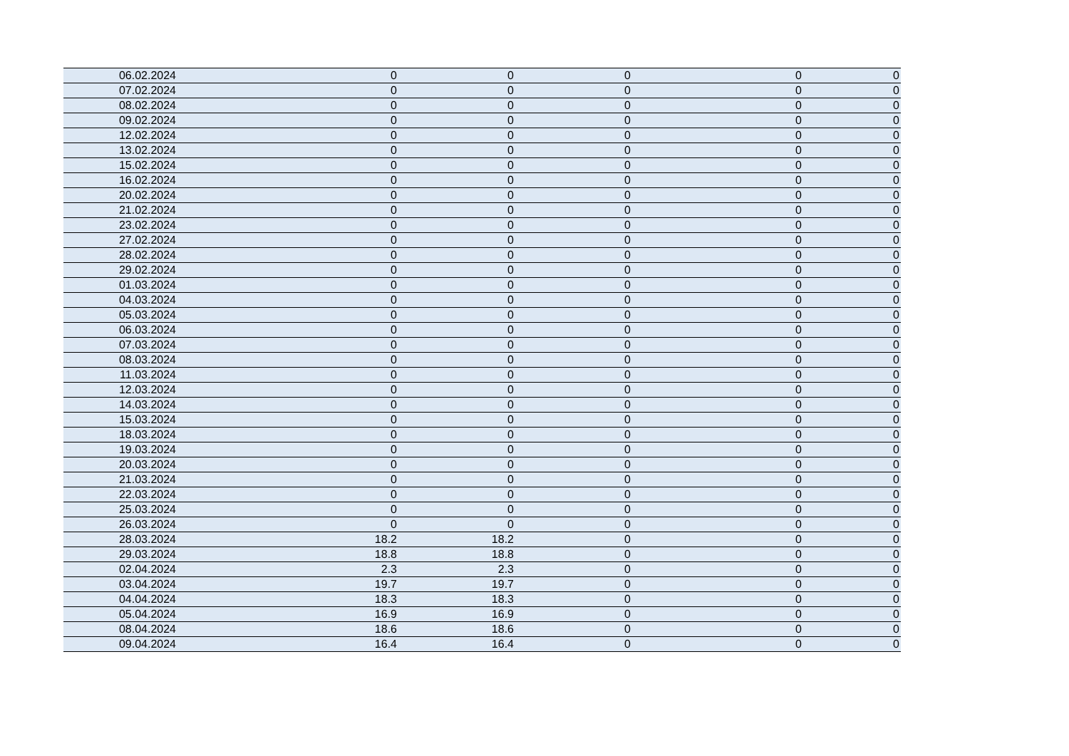| 06.02.2024 | 0 | 0 | 0 | 0 | 0 |
| 07.02.2024 | 0 | 0 | 0 | 0 | 0 |
| 08.02.2024 | 0 | 0 | 0 | 0 | 0 |
| 09.02.2024 | 0 | 0 | 0 | 0 | 0 |
| 12.02.2024 | 0 | 0 | 0 | 0 | 0 |
| 13.02.2024 | 0 | 0 | 0 | 0 | 0 |
| 15.02.2024 | 0 | 0 | 0 | 0 | 0 |
| 16.02.2024 | 0 | 0 | 0 | 0 | 0 |
| 20.02.2024 | 0 | 0 | 0 | 0 | 0 |
| 21.02.2024 | 0 | 0 | 0 | 0 | 0 |
| 23.02.2024 | 0 | 0 | 0 | 0 | 0 |
| 27.02.2024 | 0 | 0 | 0 | 0 | 0 |
| 28.02.2024 | 0 | 0 | 0 | 0 | 0 |
| 29.02.2024 | 0 | 0 | 0 | 0 | 0 |
| 01.03.2024 | 0 | 0 | 0 | 0 | 0 |
| 04.03.2024 | 0 | 0 | 0 | 0 | 0 |
| 05.03.2024 | 0 | 0 | 0 | 0 | 0 |
| 06.03.2024 | 0 | 0 | 0 | 0 | 0 |
| 07.03.2024 | 0 | 0 | 0 | 0 | 0 |
| 08.03.2024 | 0 | 0 | 0 | 0 | 0 |
| 11.03.2024 | 0 | 0 | 0 | 0 | 0 |
| 12.03.2024 | 0 | 0 | 0 | 0 | 0 |
| 14.03.2024 | 0 | 0 | 0 | 0 | 0 |
| 15.03.2024 | 0 | 0 | 0 | 0 | 0 |
| 18.03.2024 | 0 | 0 | 0 | 0 | 0 |
| 19.03.2024 | 0 | 0 | 0 | 0 | 0 |
| 20.03.2024 | 0 | 0 | 0 | 0 | 0 |
| 21.03.2024 | 0 | 0 | 0 | 0 | 0 |
| 22.03.2024 | 0 | 0 | 0 | 0 | 0 |
| 25.03.2024 | 0 | 0 | 0 | 0 | 0 |
| 26.03.2024 | 0 | 0 | 0 | 0 | 0 |
| 28.03.2024 | 18.2 | 18.2 | 0 | 0 | 0 |
| 29.03.2024 | 18.8 | 18.8 | 0 | 0 | 0 |
| 02.04.2024 | 2.3 | 2.3 | 0 | 0 | 0 |
| 03.04.2024 | 19.7 | 19.7 | 0 | 0 | 0 |
| 04.04.2024 | 18.3 | 18.3 | 0 | 0 | 0 |
| 05.04.2024 | 16.9 | 16.9 | 0 | 0 | 0 |
| 08.04.2024 | 18.6 | 18.6 | 0 | 0 | 0 |
| 09.04.2024 | 16.4 | 16.4 | 0 | 0 | 0 |